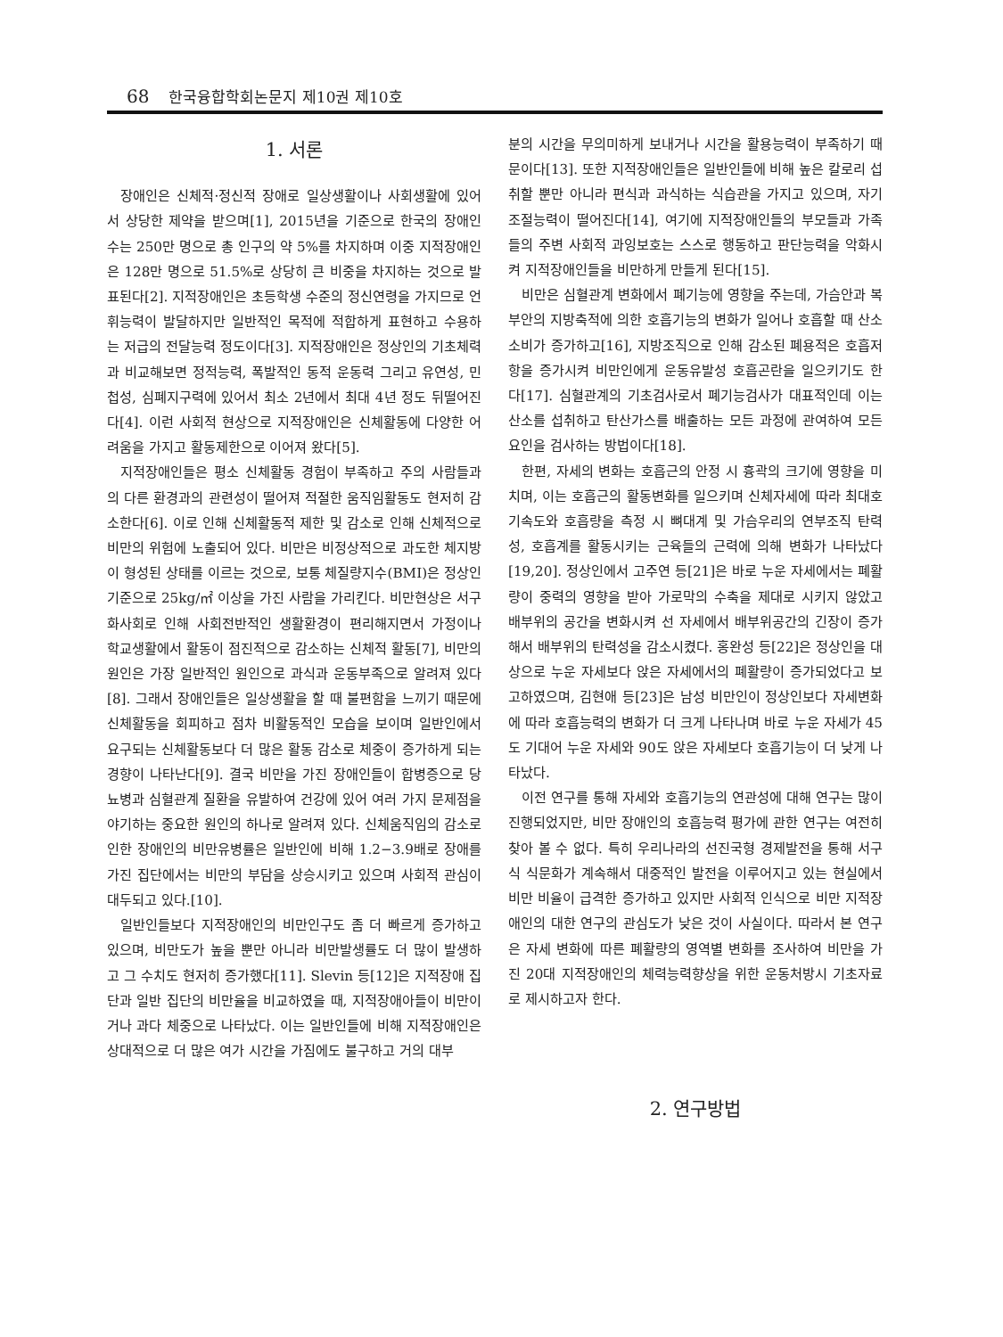68 한국융합학회논문지 제10권 제10호
1. 서론
장애인은 신체적·정신적 장애로 일상생활이나 사회생활에 있어서 상당한 제약을 받으며[1], 2015년을 기준으로 한국의 장애인수는 250만 명으로 총 인구의 약 5%를 차지하며 이중 지적장애인은 128만 명으로 51.5%로 상당히 큰 비중을 차지하는 것으로 발표된다[2]. 지적장애인은 초등학생 수준의 정신연령을 가지므로 언휘능력이 발달하지만 일반적인 목적에 적합하게 표현하고 수용하는 저급의 전달능력 정도이다[3]. 지적장애인은 정상인의 기초체력과 비교해보면 정적능력, 폭발적인 동적 운동력 그리고 유연성, 민첩성, 심폐지구력에 있어서 최소 2년에서 최대 4년 정도 뒤떨어진다[4]. 이런 사회적 현상으로 지적장애인은 신체활동에 다양한 어려움을 가지고 활동제한으로 이어져 왔다[5].
지적장애인들은 평소 신체활동 경험이 부족하고 주의 사람들과의 다른 환경과의 관련성이 떨어져 적절한 움직임활동도 현저히 감소한다[6]. 이로 인해 신체활동적 제한 및 감소로 인해 신체적으로 비만의 위험에 노출되어 있다. 비만은 비정상적으로 과도한 체지방이 형성된 상태를 이르는 것으로, 보통 체질량지수(BMI)은 정상인 기준으로 25kg/㎡ 이상을 가진 사람을 가리킨다. 비만현상은 서구화사회로 인해 사회전반적인 생활환경이 편리해지면서 가정이나 학교생활에서 활동이 점진적으로 감소하는 신체적 활동[7], 비만의 원인은 가장 일반적인 원인으로 과식과 운동부족으로 알려져 있다[8]. 그래서 장애인들은 일상생활을 할 때 불편함을 느끼기 때문에 신체활동을 회피하고 점차 비활동적인 모습을 보이며 일반인에서 요구되는 신체활동보다 더 많은 활동 감소로 체중이 증가하게 되는 경향이 나타난다[9]. 결국 비만을 가진 장애인들이 합병증으로 당뇨병과 심혈관계 질환을 유발하여 건강에 있어 여러 가지 문제점을 야기하는 중요한 원인의 하나로 알려져 있다. 신체움직임의 감소로 인한 장애인의 비만유병률은 일반인에 비해 1.2−3.9배로 장애를 가진 집단에서는 비만의 부담을 상승시키고 있으며 사회적 관심이 대두되고 있다.[10].
일반인들보다 지적장애인의 비만인구도 좀 더 빠르게 증가하고 있으며, 비만도가 높을 뿐만 아니라 비만발생률도 더 많이 발생하고 그 수치도 현저히 증가했다[11]. Slevin 등[12]은 지적장애 집단과 일반 집단의 비만율을 비교하였을 때, 지적장애아들이 비만이거나 과다 체중으로 나타났다. 이는 일반인들에 비해 지적장애인은 상대적으로 더 많은 여가 시간을 가짐에도 불구하고 거의 대부
분의 시간을 무의미하게 보내거나 시간을 활용능력이 부족하기 때문이다[13]. 또한 지적장애인들은 일반인들에 비해 높은 칼로리 섭취할 뿐만 아니라 편식과 과식하는 식습관을 가지고 있으며, 자기조절능력이 떨어진다[14], 여기에 지적장애인들의 부모들과 가족들의 주변 사회적 과잉보호는 스스로 행동하고 판단능력을 악화시켜 지적장애인들을 비만하게 만들게 된다[15].
비만은 심혈관계 변화에서 폐기능에 영향을 주는데, 가슴안과 복부안의 지방축적에 의한 호흡기능의 변화가 일어나 호흡할 때 산소소비가 증가하고[16], 지방조직으로 인해 감소된 폐용적은 호흡저항을 증가시켜 비만인에게 운동유발성 호흡곤란을 일으키기도 한다[17]. 심혈관계의 기초검사로서 폐기능검사가 대표적인데 이는 산소를 섭취하고 탄산가스를 배출하는 모든 과정에 관여하여 모든 요인을 검사하는 방법이다[18].
한편, 자세의 변화는 호흡근의 안정 시 흉곽의 크기에 영향을 미치며, 이는 호흡근의 활동변화를 일으키며 신체자세에 따라 최대호기속도와 호흡량을 측정 시 뼈대계 및 가슴우리의 연부조직 탄력성, 호흡계를 활동시키는 근육들의 근력에 의해 변화가 나타났다[19,20]. 정상인에서 고주연 등[21]은 바로 누운 자세에서는 폐활량이 중력의 영향을 받아 가로막의 수축을 제대로 시키지 않았고 배부위의 공간을 변화시켜 선 자세에서 배부위공간의 긴장이 증가해서 배부위의 탄력성을 감소시켰다. 홍완성 등[22]은 정상인을 대상으로 누운 자세보다 앉은 자세에서의 폐활량이 증가되었다고 보고하였으며, 김현애 등[23]은 남성 비만인이 정상인보다 자세변화에 따라 호흡능력의 변화가 더 크게 나타나며 바로 누운 자세가 45도 기대어 누운 자세와 90도 앉은 자세보다 호흡기능이 더 낮게 나타났다.
이전 연구를 통해 자세와 호흡기능의 연관성에 대해 연구는 많이 진행되었지만, 비만 장애인의 호흡능력 평가에 관한 연구는 여전히 찾아 볼 수 없다. 특히 우리나라의 선진국형 경제발전을 통해 서구식 식문화가 계속해서 대중적인 발전을 이루어지고 있는 현실에서 비만 비율이 급격한 증가하고 있지만 사회적 인식으로 비만 지적장애인의 대한 연구의 관심도가 낮은 것이 사실이다. 따라서 본 연구은 자세 변화에 따른 폐활량의 영역별 변화를 조사하여 비만을 가진 20대 지적장애인의 체력능력향상을 위한 운동처방시 기초자료로 제시하고자 한다.
2. 연구방법